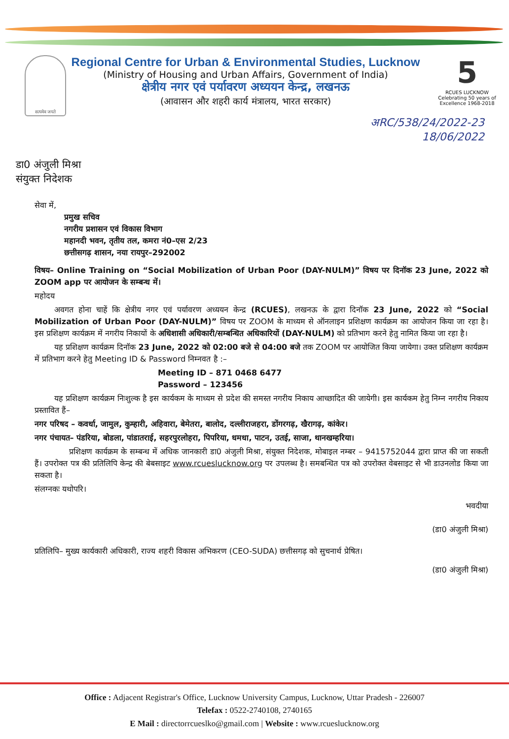सत्यमेव जयते
Regional Centre for Urban & Environmental Studies, Lucknow
(Ministry of Housing and Urban Affairs, Government of India)
क्षेत्रीय नगर एवं पर्यावरण अध्ययन केन्द्र, लखनऊ
(आवासन और शहरी कार्य मंत्रालय, भारत सरकार)
5
RCUES LUCKNOW
Celebrating 50 years of Excellence 1968-2018
अRC/538/24/2022-23
18/06/2022
डा0 अंजुली मिश्रा
संयुक्त निदेशक
सेवा में,
प्रमुख सचिव
नगरीय प्रशासन एवं विकास विभाग
महानदी भवन, तृतीय तल, कमरा नं0–एस 2/23
छत्तीसगढ़ शासन, नया रायपुर–292002
विषय– Online Training on “Social Mobilization of Urban Poor (DAY-NULM)” विषय पर दिनॉक 23 June, 2022 को ZOOM app पर आयोजन के सम्बन्ध में।
महोदय
अवगत होना चाहें कि क्षेत्रीय नगर एवं पर्यावरण अध्ययन केन्द्र (RCUES), लखनऊ के द्वारा दिनॉक 23 June, 2022 को “Social Mobilization of Urban Poor (DAY-NULM)” विषय पर ZOOM के माध्यम से ऑनलाइन प्रशिक्षण कार्यक्रम का आयोजन किया जा रहा है। इस प्रशिक्षण कार्यक्रम में नगरीय निकायों के अधिशासी अधिकारी/सम्बन्धित अधिकारियों (DAY-NULM) को प्रतिभाग करने हेतु नामित किया जा रहा है।
यह प्रशिक्षण कार्यक्रम दिनॉक 23 June, 2022 को 02:00 बजे से 04:00 बजे तक ZOOM पर आयोजित किया जायेगा। उक्त प्रशिक्षण कार्यक्रम में प्रतिभाग करने हेतु Meeting ID & Password निम्नवत है :–
Meeting ID – 871 0468 6477
Password – 123456
यह प्रशिक्षण कार्यक्रम निःशुल्क है इस कार्यकम के माध्यम से प्रदेश की समस्त नगरीय निकाय आच्छादित की जायेगी। इस कार्यकम हेतु निम्न नगरीय निकाय प्रस्तावित हैं–
नगर परिषद – कवर्धा, जामुल, कुम्हारी, अहिवारा, बेमेतरा, बालोद, दल्लीराजहरा, डोंगरगढ़, खैरागढ़, कांकेर।
नगर पंचायत– पंडरिया, बोडला, पांडातराई, सहरपुरलोहरा, पिपरिया, धमधा, पाटन, उतई, साजा, थानखम्हरिया।
प्रशिक्षण कार्यक्रम के सम्बन्ध में अधिक जानकारी डा0 अंजुली मिश्रा, संयुक्त निदेशक, मोबाइल नम्बर – 9415752044 द्वारा प्राप्त की जा सकती हैं। उपरोक्त पत्र की प्रतिलिपि केन्द्र की बेबसाइट www.rcueslucknow.org पर उपलब्ध है। समबन्धित पत्र को उपरोक्त वेबसाइट से भी डाउनलोड किया जा सकता है।
संलग्नकः यथोपरि।
भवदीया
(डा0 अंजुली मिश्रा)
प्रतिलिपि– मुख्य कार्यकारी अधिकारी, राज्य शहरी विकास अभिकरण (CEO-SUDA) छत्तीसगढ़ को सुचनार्थ प्रेषित।
(डा0 अंजुली मिश्रा)
Office : Adjacent Registrar's Office, Lucknow University Campus, Lucknow, Uttar Pradesh - 226007
Telefax : 0522-2740108, 2740165
E Mail : directorrcueslko@gmail.com | Website : www.rcueslucknow.org